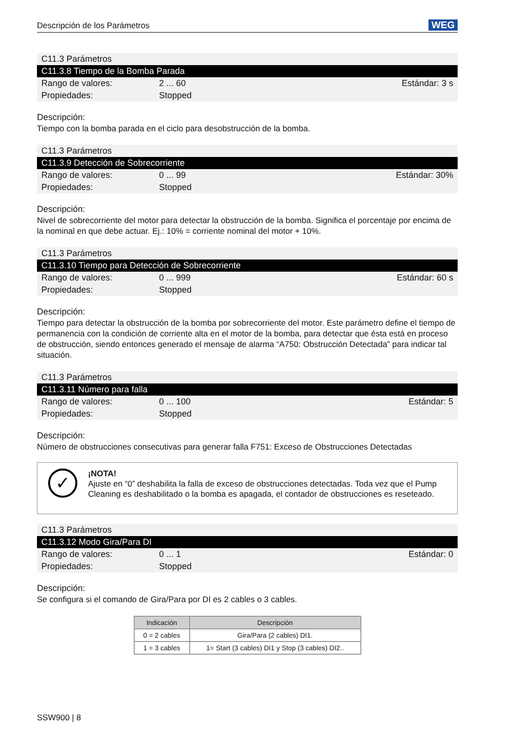Descripción de los Parámetros WEG
C11.3 Parámetros
C11.3.8 Tiempo de la Bomba Parada
Rango de valores: 2 ... 60 Estándar: 3 s
Propiedades: Stopped
Descripción:
Tiempo con la bomba parada en el ciclo para desobstrucción de la bomba.
C11.3 Parámetros
C11.3.9 Detección de Sobrecorriente
Rango de valores: 0 ... 99 Estándar: 30%
Propiedades: Stopped
Descripción:
Nivel de sobrecorriente del motor para detectar la obstrucción de la bomba. Significa el porcentaje por encima de la nominal en que debe actuar. Ej.: 10% = corriente nominal del motor + 10%.
C11.3 Parámetros
C11.3.10 Tiempo para Detección de Sobrecorriente
Rango de valores: 0 ... 999 Estándar: 60 s
Propiedades: Stopped
Descripción:
Tiempo para detectar la obstrucción de la bomba por sobrecorriente del motor. Este parámetro define el tiempo de permanencia con la condición de corriente alta en el motor de la bomba, para detectar que ésta está en proceso de obstrucción, siendo entonces generado el mensaje de alarma “A750: Obstrucción Detectada” para indicar tal situación.
C11.3 Parámetros
C11.3.11 Número para falla
Rango de valores: 0 ... 100 Estándar: 5
Propiedades: Stopped
Descripción:
Número de obstrucciones consecutivas para generar falla F751: Exceso de Obstrucciones Detectadas
✓
¡NOTA!
Ajuste en “0” deshabilita la falla de exceso de obstrucciones detectadas. Toda vez que el Pump Cleaning es deshabilitado o la bomba es apagada, el contador de obstrucciones es reseteado.
C11.3 Parámetros
C11.3.12 Modo Gira/Para DI
Rango de valores: 0 ... 1 Estándar: 0
Propiedades: Stopped
Descripción:
Se configura si el comando de Gira/Para por DI es 2 cables o 3 cables.
| Indicación | Descripción |
| --- | --- |
| 0 = 2 cables | Gira/Para (2 cables) DI1. |
| 1 = 3 cables | 1= Start (3 cables) DI1 y Stop (3 cables) DI2.. |
SSW900 | 8